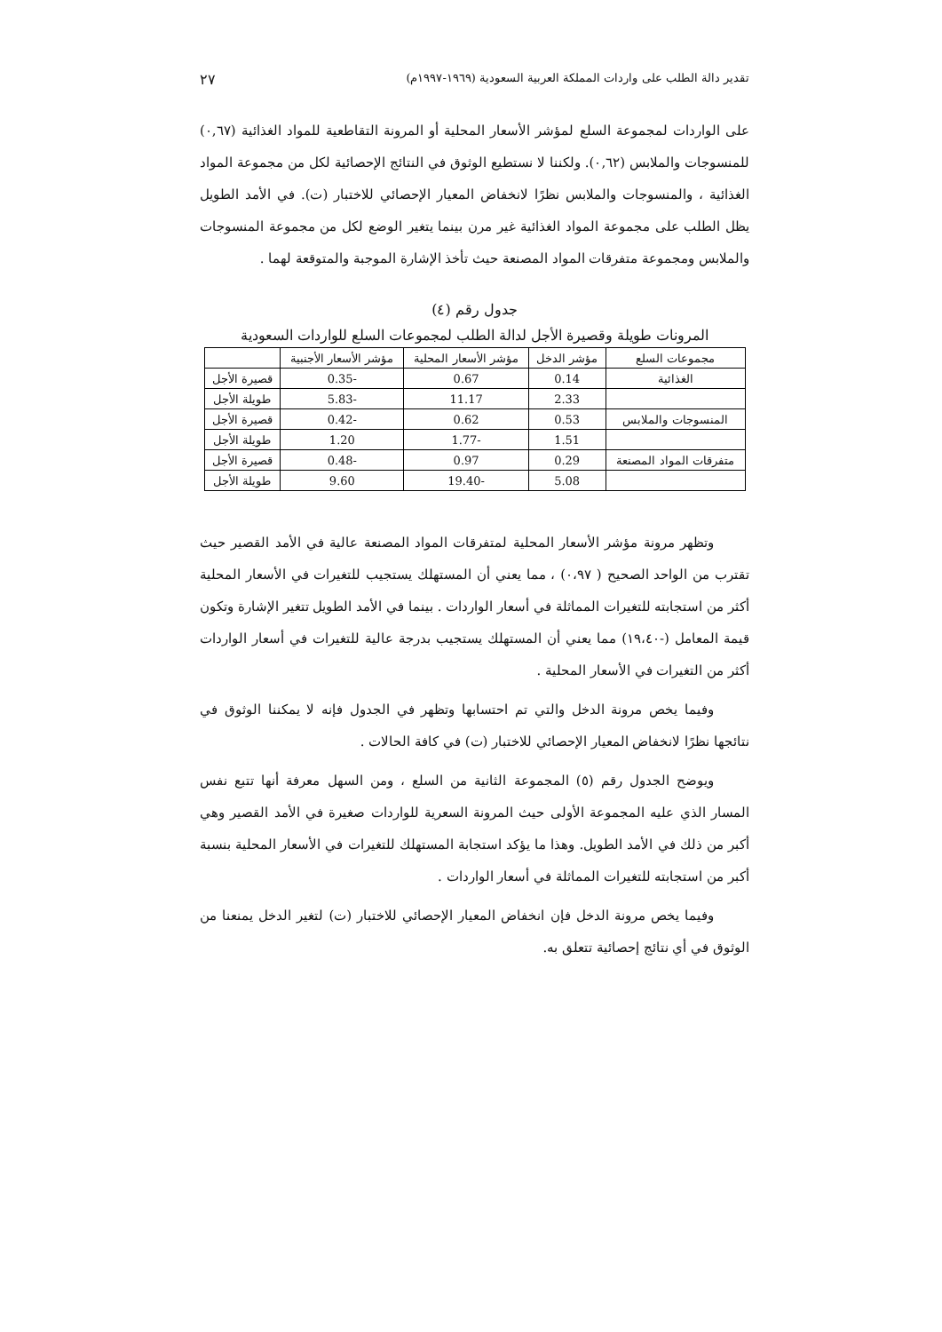تقدير دالة الطلب على واردات المملكة العربية السعودية (١٩٦٩-١٩٩٧م) ٢٧
على الواردات لمجموعة السلع لمؤشر الأسعار المحلية أو المرونة التقاطعية للمواد الغذائية (٠,٦٧) للمنسوجات والملابس (٠,٦٢). ولكننا لا نستطيع الوثوق في النتائج الإحصائية لكل من مجموعة المواد الغذائية ، والمنسوجات والملابس نظرًا لانخفاض المعيار الإحصائي للاختبار (ت). في الأمد الطويل يظل الطلب على مجموعة المواد الغذائية غير مرن بينما يتغير الوضع لكل من مجموعة المنسوجات والملابس ومجموعة متفرقات المواد المصنعة حيث تأخذ الإشارة الموجبة والمتوقعة لهما .
جدول رقم (٤)
المرونات طويلة وقصيرة الأجل لدالة الطلب لمجموعات السلع للواردات السعودية
| مجموعات السلع | مؤشر الدخل | مؤشر الأسعار المحلية | مؤشر الأسعار الأجنبية | |
| --- | --- | --- | --- | --- |
| الغذائية | 0.14 | 0.67 | -0.35 | قصيرة الأجل |
| | 2.33 | 11.17 | -5.83 | طويلة الأجل |
| المنسوجات والملابس | 0.53 | 0.62 | -0.42 | قصيرة الأجل |
| | 1.51 | -1.77 | 1.20 | طويلة الأجل |
| متفرقات المواد المصنعة | 0.29 | 0.97 | -0.48 | قصيرة الأجل |
| | 5.08 | -19.40 | 9.60 | طويلة الأجل |
وتظهر مرونة مؤشر الأسعار المحلية لمتفرقات المواد المصنعة عالية في الأمد القصير حيث تقترب من الواحد الصحيح ( ٠،٩٧) ، مما يعني أن المستهلك يستجيب للتغيرات في الأسعار المحلية أكثر من استجابته للتغيرات المماثلة في أسعار الواردات . بينما في الأمد الطويل تتغير الإشارة وتكون قيمة المعامل (-١٩،٤٠) مما يعني أن المستهلك يستجيب بدرجة عالية للتغيرات في أسعار الواردات أكثر من التغيرات في الأسعار المحلية .
وفيما يخص مرونة الدخل والتي تم احتسابها وتظهر في الجدول فإنه لا يمكننا الوثوق في نتائجها نظرًا لانخفاض المعيار الإحصائي للاختبار (ت) في كافة الحالات .
ويوضح الجدول رقم (٥) المجموعة الثانية من السلع ، ومن السهل معرفة أنها تتبع نفس المسار الذي عليه المجموعة الأولى حيث المرونة السعرية للواردات صغيرة في الأمد القصير وهي أكبر من ذلك في الأمد الطويل. وهذا ما يؤكد استجابة المستهلك للتغيرات في الأسعار المحلية بنسبة أكبر من استجابته للتغيرات المماثلة في أسعار الواردات .
وفيما يخص مرونة الدخل فإن انخفاض المعيار الإحصائي للاختبار (ت) لتغير الدخل يمنعنا من الوثوق في أي نتائج إحصائية تتعلق به.